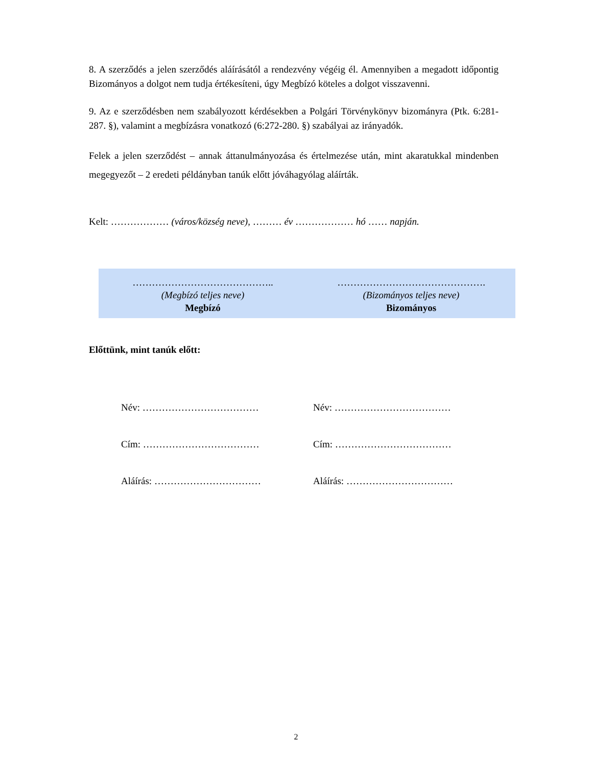8. A szerződés a jelen szerződés aláírásától a rendezvény végéig él. Amennyiben a megadott időpontig Bizományos a dolgot nem tudja értékesíteni, úgy Megbízó köteles a dolgot visszavenni.
9. Az e szerződésben nem szabályozott kérdésekben a Polgári Törvénykönyv bizományra (Ptk. 6:281-287. §), valamint a megbízásra vonatkozó (6:272-280. §) szabályai az irányadók.
Felek a jelen szerződést – annak áttanulmányozása és értelmezése után, mint akaratukkal mindenben megegyezőt – 2 eredeti példányban tanúk előtt jóváhagyólag aláírták.
Kelt: ……………… (város/község neve), ……… év ……………… hó …… napján.
……………………………………..
(Megbízó teljes neve)
Megbízó
……………………………………….
(Bizományos teljes neve)
Bizományos
Előttünk, mint tanúk előtt:
Név: ………………………………
Név: ………………………………
Cím: ………………………………
Cím: ………………………………
Aláírás: ……………………………
Aláírás: ……………………………
2